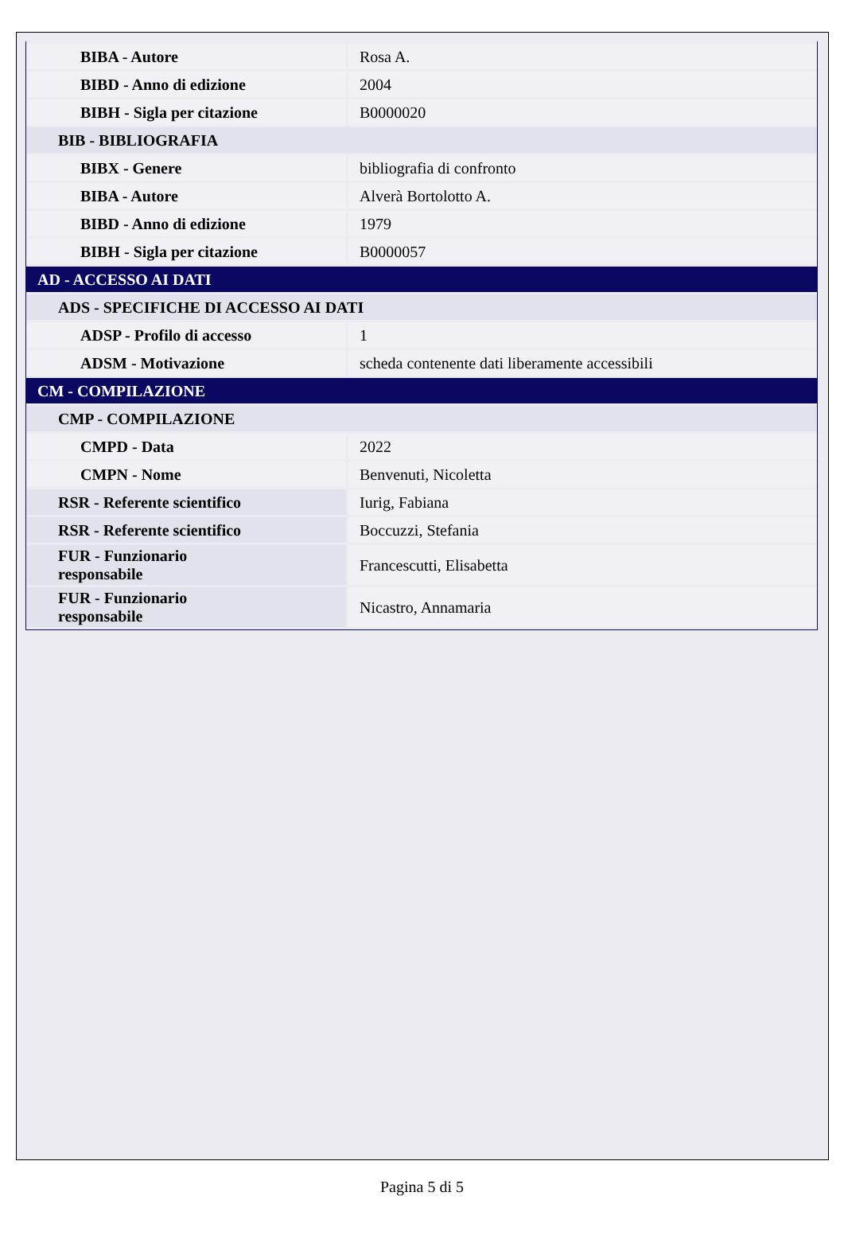| BIBA - Autore | Rosa A. |
| BIBD - Anno di edizione | 2004 |
| BIBH - Sigla per citazione | B0000020 |
| BIB - BIBLIOGRAFIA | |
| BIBX - Genere | bibliografia di confronto |
| BIBA - Autore | Alverà Bortolotto A. |
| BIBD - Anno di edizione | 1979 |
| BIBH - Sigla per citazione | B0000057 |
| AD - ACCESSO AI DATI | |
| ADS - SPECIFICHE DI ACCESSO AI DATI | |
| ADSP - Profilo di accesso | 1 |
| ADSM - Motivazione | scheda contenente dati liberamente accessibili |
| CM - COMPILAZIONE | |
| CMP - COMPILAZIONE | |
| CMPD - Data | 2022 |
| CMPN - Nome | Benvenuti, Nicoletta |
| RSR - Referente scientifico | Iurig, Fabiana |
| RSR - Referente scientifico | Boccuzzi, Stefania |
| FUR - Funzionario responsabile | Francescutti, Elisabetta |
| FUR - Funzionario responsabile | Nicastro, Annamaria |
Pagina 5 di 5